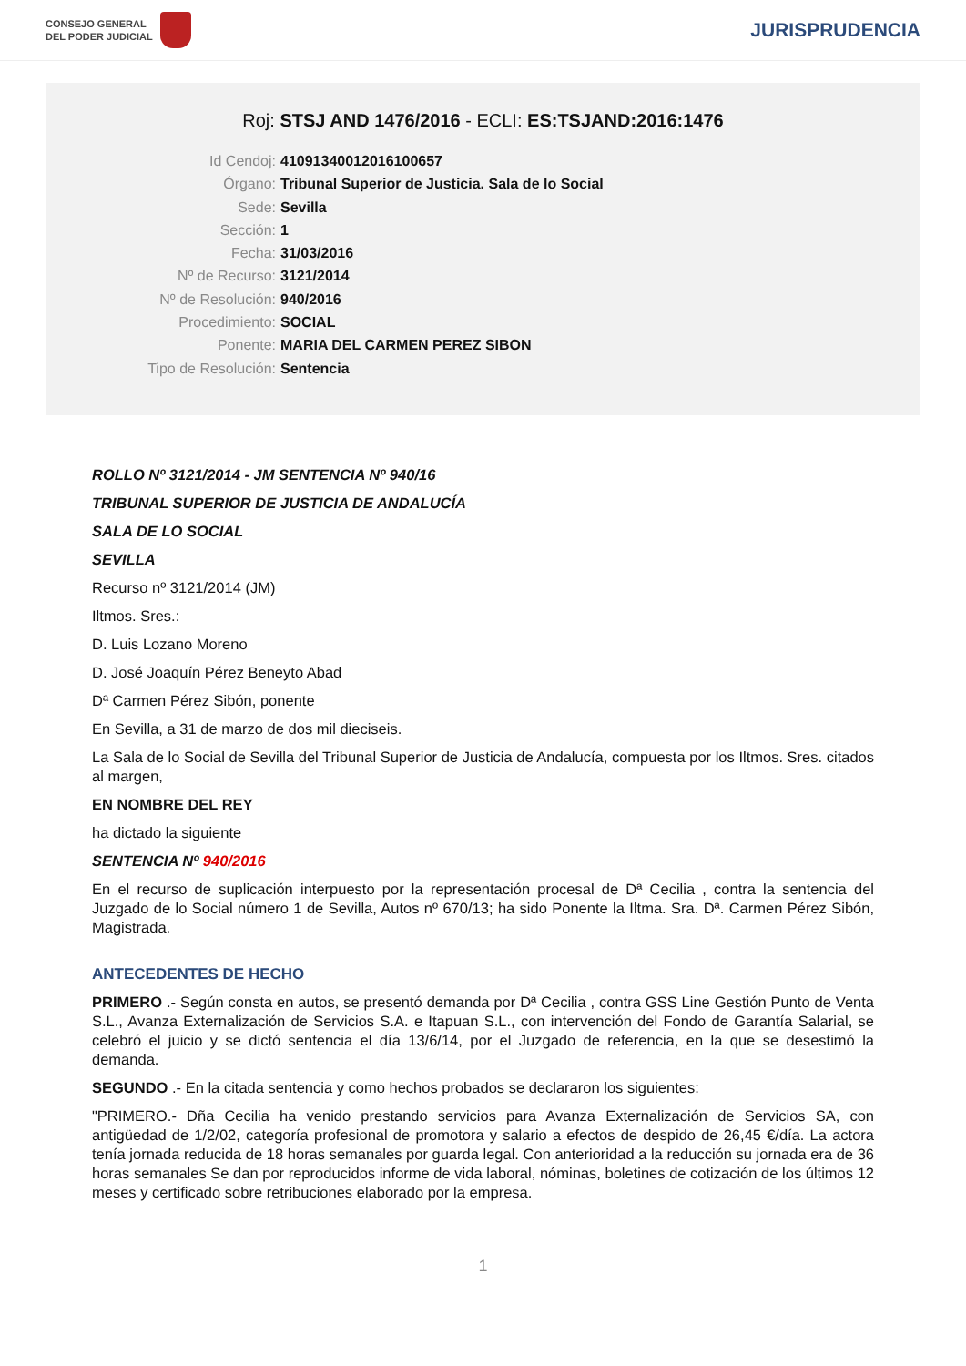CONSEJO GENERAL
DEL PODER JUDICIAL
JURISPRUDENCIA
Roj: STSJ AND 1476/2016 - ECLI: ES:TSJAND:2016:1476
Id Cendoj: 41091340012016100657
Órgano: Tribunal Superior de Justicia. Sala de lo Social
Sede: Sevilla
Sección: 1
Fecha: 31/03/2016
Nº de Recurso: 3121/2014
Nº de Resolución: 940/2016
Procedimiento: SOCIAL
Ponente: MARIA DEL CARMEN PEREZ SIBON
Tipo de Resolución: Sentencia
ROLLO Nº 3121/2014 - JM SENTENCIA Nº 940/16
TRIBUNAL SUPERIOR DE JUSTICIA DE ANDALUCÍA
SALA DE LO SOCIAL
SEVILLA
Recurso nº 3121/2014 (JM)
Iltmos. Sres.:
D. Luis Lozano Moreno
D. José Joaquín Pérez Beneyto Abad
Dª Carmen Pérez Sibón, ponente
En Sevilla, a 31 de marzo de dos mil dieciseis.
La Sala de lo Social de Sevilla del Tribunal Superior de Justicia de Andalucía, compuesta por los Iltmos. Sres. citados al margen,
EN NOMBRE DEL REY
ha dictado la siguiente
SENTENCIA Nº 940/2016
En el recurso de suplicación interpuesto por la representación procesal de Dª Cecilia , contra la sentencia del Juzgado de lo Social número 1 de Sevilla, Autos nº 670/13; ha sido Ponente la Iltma. Sra. Dª. Carmen Pérez Sibón, Magistrada.
ANTECEDENTES DE HECHO
PRIMERO .- Según consta en autos, se presentó demanda por Dª Cecilia , contra GSS Line Gestión Punto de Venta S.L., Avanza Externalización de Servicios S.A. e Itapuan S.L., con intervención del Fondo de Garantía Salarial, se celebró el juicio y se dictó sentencia el día 13/6/14, por el Juzgado de referencia, en la que se desestimó la demanda.
SEGUNDO .- En la citada sentencia y como hechos probados se declararon los siguientes:
"PRIMERO.- Dña Cecilia ha venido prestando servicios para Avanza Externalización de Servicios SA, con antigüedad de 1/2/02, categoría profesional de promotora y salario a efectos de despido de 26,45 €/día. La actora tenía jornada reducida de 18 horas semanales por guarda legal. Con anterioridad a la reducción su jornada era de 36 horas semanales Se dan por reproducidos informe de vida laboral, nóminas, boletines de cotización de los últimos 12 meses y certificado sobre retribuciones elaborado por la empresa.
1